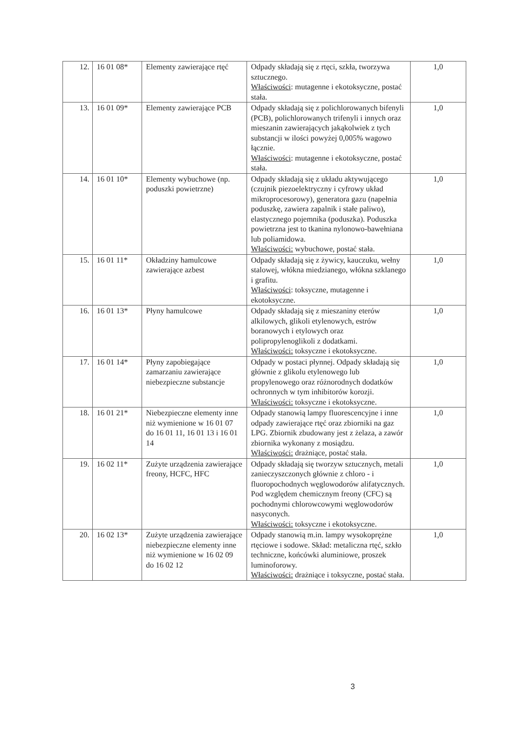| 12. | 16 01 08* | Elementy zawierające rtęć | Odpady składają się z rtęci, szkła, tworzywa sztucznego. Właściwości : mutagenne i ekotoksyczne, postać stała. | 1,0 |
| 13. | 16 01 09* | Elementy zawierające PCB | Odpady składają się z polichlorowanych bifenyli (PCB), polichlorowanych trifenyli i innych oraz mieszanin zawierających jakąkolwiek z tych substancji w ilości powyżej 0,005% wagowo łącznie. Właściwości : mutagenne i ekotoksyczne, postać stała. | 1,0 |
| 14. | 16 01 10* | Elementy wybuchowe (np. poduszki powietrzne) | Odpady składają się z układu aktywującego (czujnik piezoelektryczny i cyfrowy układ mikroprocesorowy), generatora gazu (napełnia poduszkę, zawiera zapalnik i stałe paliwo), elastycznego pojemnika (poduszka). Poduszka powietrzna jest to tkanina nylonowo-bawełniana lub poliamidowa. Właściwości: wybuchowe, postać stała. | 1,0 |
| 15. | 16 01 11* | Okładziny hamulcowe zawierające azbest | Odpady składają się z żywicy, kauczuku, wełny stalowej, włókna miedzianego, włókna szklanego i grafitu. Właściwości : toksyczne, mutagenne i ekotoksyczne. | 1,0 |
| 16. | 16 01 13* | Płyny hamulcowe | Odpady składają się z mieszaniny eterów alkilowych, glikoli etylenowych, estrów boranowych i etylowych oraz polipropylenoglikoli z dodatkami. Właściwości: toksyczne i ekotoksyczne. | 1,0 |
| 17. | 16 01 14* | Płyny zapobiegające zamarzaniu zawierające niebezpieczne substancje | Odpady w postaci płynnej. Odpady składają się głównie z glikolu etylenowego lub propylenowego oraz różnorodnych dodatków ochronnych w tym inhibitorów korozji. Właściwości: toksyczne i ekotoksyczne. | 1,0 |
| 18. | 16 01 21* | Niebezpieczne elementy inne niż wymienione w 16 01 07 do 16 01 11, 16 01 13 i 16 01 14 | Odpady stanowią lampy fluorescencyjne i inne odpady zawierające rtęć oraz zbiorniki na gaz LPG. Zbiornik zbudowany jest z żelaza, a zawór zbiornika wykonany z mosiądzu. Właściwości: drażniące, postać stała. | 1,0 |
| 19. | 16 02 11* | Zużyte urządzenia zawierające freony, HCFC, HFC | Odpady składają się tworzyw sztucznych, metali zanieczyszczonych głównie z chloro - i fluoropochodnych węglowodorów alifatycznych. Pod względem chemicznym freony (CFC) są pochodnymi chlorowcowymi węglowodorów nasyconych. Właściwości: toksyczne i ekotoksyczne. | 1,0 |
| 20. | 16 02 13* | Zużyte urządzenia zawierające niebezpieczne elementy inne niż wymienione w 16 02 09 do 16 02 12 | Odpady stanowią m.in. lampy wysokoprężne rtęciowe i sodowe. Skład: metaliczna rtęć, szkło techniczne, końcówki aluminiowe, proszek luminoforowy. Właściwości: drażniące i toksyczne, postać stała. | 1,0 |
3